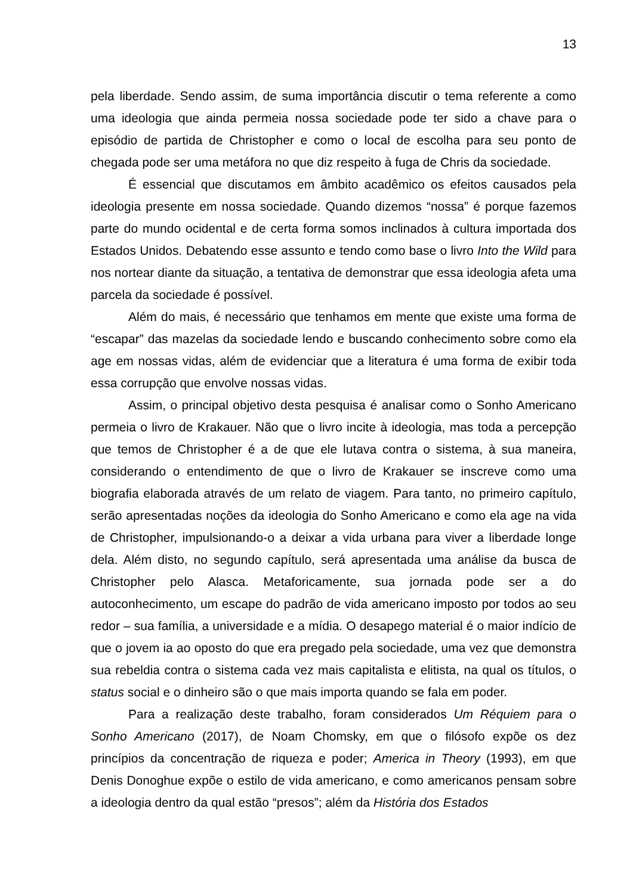13
pela liberdade. Sendo assim, de suma importância discutir o tema referente a como uma ideologia que ainda permeia nossa sociedade pode ter sido a chave para o episódio de partida de Christopher e como o local de escolha para seu ponto de chegada pode ser uma metáfora no que diz respeito à fuga de Chris da sociedade.
É essencial que discutamos em âmbito acadêmico os efeitos causados pela ideologia presente em nossa sociedade. Quando dizemos “nossa” é porque fazemos parte do mundo ocidental e de certa forma somos inclinados à cultura importada dos Estados Unidos. Debatendo esse assunto e tendo como base o livro Into the Wild para nos nortear diante da situação, a tentativa de demonstrar que essa ideologia afeta uma parcela da sociedade é possível.
Além do mais, é necessário que tenhamos em mente que existe uma forma de “escapar” das mazelas da sociedade lendo e buscando conhecimento sobre como ela age em nossas vidas, além de evidenciar que a literatura é uma forma de exibir toda essa corrupção que envolve nossas vidas.
Assim, o principal objetivo desta pesquisa é analisar como o Sonho Americano permeia o livro de Krakauer. Não que o livro incite à ideologia, mas toda a percepção que temos de Christopher é a de que ele lutava contra o sistema, à sua maneira, considerando o entendimento de que o livro de Krakauer se inscreve como uma biografia elaborada através de um relato de viagem. Para tanto, no primeiro capítulo, serão apresentadas noções da ideologia do Sonho Americano e como ela age na vida de Christopher, impulsionando-o a deixar a vida urbana para viver a liberdade longe dela. Além disto, no segundo capítulo, será apresentada uma análise da busca de Christopher pelo Alasca. Metaforicamente, sua jornada pode ser a do autoconhecimento, um escape do padrão de vida americano imposto por todos ao seu redor – sua família, a universidade e a mídia. O desapego material é o maior indício de que o jovem ia ao oposto do que era pregado pela sociedade, uma vez que demonstra sua rebeldia contra o sistema cada vez mais capitalista e elitista, na qual os títulos, o status social e o dinheiro são o que mais importa quando se fala em poder.
Para a realização deste trabalho, foram considerados Um Réquiem para o Sonho Americano (2017), de Noam Chomsky, em que o filósofo expõe os dez princípios da concentração de riqueza e poder; America in Theory (1993), em que Denis Donoghue expõe o estilo de vida americano, e como americanos pensam sobre a ideologia dentro da qual estão “presos”; além da História dos Estados